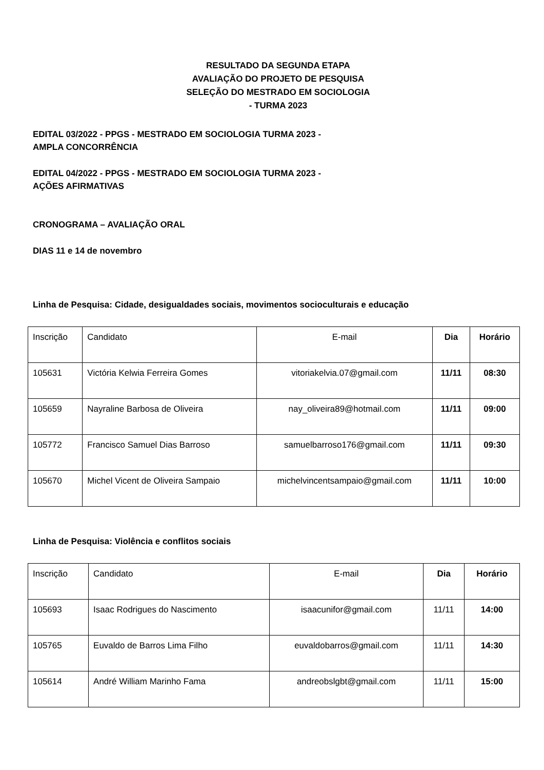RESULTADO DA SEGUNDA ETAPA
AVALIAÇÃO DO PROJETO DE PESQUISA
SELEÇÃO DO MESTRADO EM SOCIOLOGIA
- TURMA 2023
EDITAL 03/2022 - PPGS - MESTRADO EM SOCIOLOGIA TURMA 2023 -
AMPLA CONCORRÊNCIA
EDITAL 04/2022 - PPGS - MESTRADO EM SOCIOLOGIA TURMA 2023 -
AÇÕES AFIRMATIVAS
CRONOGRAMA – AVALIAÇÃO ORAL
DIAS 11 e 14 de novembro
Linha de Pesquisa: Cidade, desigualdades sociais, movimentos socioculturais e educação
| Inscrição | Candidato | E-mail | Dia | Horário |
| --- | --- | --- | --- | --- |
| 105631 | Victória Kelwia Ferreira Gomes | vitoriakelvia.07@gmail.com | 11/11 | 08:30 |
| 105659 | Nayraline Barbosa de Oliveira | nay_oliveira89@hotmail.com | 11/11 | 09:00 |
| 105772 | Francisco Samuel Dias Barroso | samuelbarroso176@gmail.com | 11/11 | 09:30 |
| 105670 | Michel Vicent de Oliveira Sampaio | michelvincentsampaio@gmail.com | 11/11 | 10:00 |
Linha de Pesquisa: Violência e conflitos sociais
| Inscrição | Candidato | E-mail | Dia | Horário |
| --- | --- | --- | --- | --- |
| 105693 | Isaac Rodrigues do Nascimento | isaacunifor@gmail.com | 11/11 | 14:00 |
| 105765 | Euvaldo de Barros Lima Filho | euvaldobarros@gmail.com | 11/11 | 14:30 |
| 105614 | André William Marinho Fama | andreobslgbt@gmail.com | 11/11 | 15:00 |